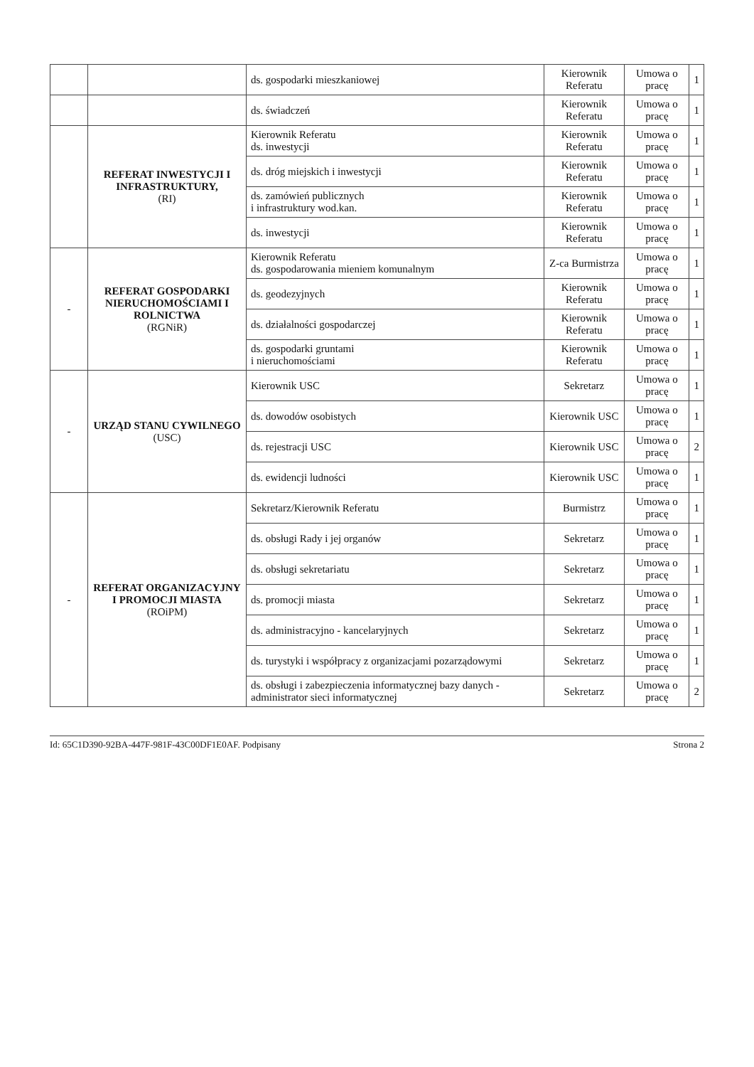| | | ds. gospodarki mieszkaniowej | Kierownik Referatu | Umowa o pracę | 1 |
| | | ds. świadczeń | Kierownik Referatu | Umowa o pracę | 1 |
| | REFERAT INWESTYCJI I INFRASTRUKTURY, (RI) | Kierownik Referatu ds. inwestycji | Kierownik Referatu | Umowa o pracę | 1 |
| | | ds. dróg miejskich i inwestycji | Kierownik Referatu | Umowa o pracę | 1 |
| | | ds. zamówień publicznych i infrastruktury wod.kan. | Kierownik Referatu | Umowa o pracę | 1 |
| | | ds. inwestycji | Kierownik Referatu | Umowa o pracę | 1 |
| - | REFERAT GOSPODARKI NIERUCHOMOŚCIAMI I ROLNICTWA (RGNiR) | Kierownik Referatu ds. gospodarowania mieniem komunalnym | Z-ca Burmistrza | Umowa o pracę | 1 |
| | | ds. geodezyjnych | Kierownik Referatu | Umowa o pracę | 1 |
| | | ds. działalności gospodarczej | Kierownik Referatu | Umowa o pracę | 1 |
| | | ds. gospodarki gruntami i nieruchomościami | Kierownik Referatu | Umowa o pracę | 1 |
| - | URZĄD STANU CYWILNEGO (USC) | Kierownik USC | Sekretarz | Umowa o pracę | 1 |
| | | ds. dowodów osobistych | Kierownik USC | Umowa o pracę | 1 |
| | | ds. rejestracji USC | Kierownik USC | Umowa o pracę | 2 |
| | | ds. ewidencji ludności | Kierownik USC | Umowa o pracę | 1 |
| - | REFERAT ORGANIZACYJNY I PROMOCJI MIASTA (ROiPM) | Sekretarz/Kierownik Referatu | Burmistrz | Umowa o pracę | 1 |
| | | ds. obsługi Rady i jej organów | Sekretarz | Umowa o pracę | 1 |
| | | ds. obsługi sekretariatu | Sekretarz | Umowa o pracę | 1 |
| | | ds. promocji miasta | Sekretarz | Umowa o pracę | 1 |
| | | ds. administracyjno - kancelaryjnych | Sekretarz | Umowa o pracę | 1 |
| | | ds. turystyki i współpracy z organizacjami pozarządowymi | Sekretarz | Umowa o pracę | 1 |
| | | ds. obsługi i zabezpieczenia informatycznej bazy danych - administrator sieci informatycznej | Sekretarz | Umowa o pracę | 2 |
Id: 65C1D390-92BA-447F-981F-43C00DF1E0AF. Podpisany Strona 2